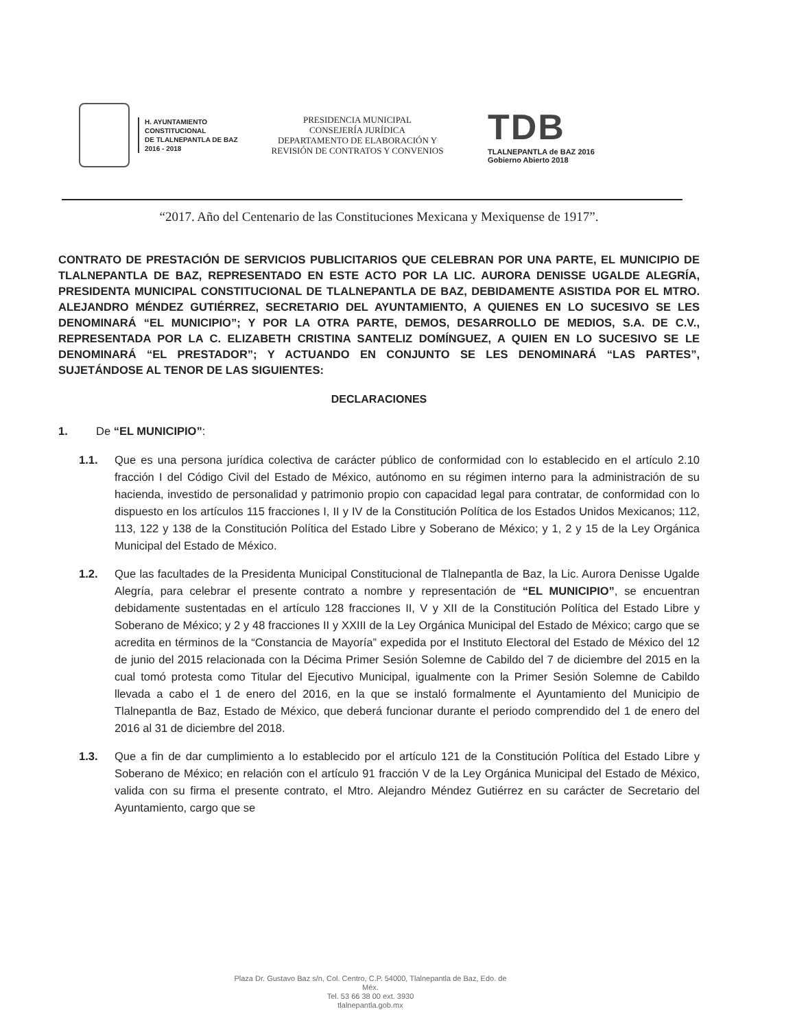H. AYUNTAMIENTO
CONSTITUCIONAL
DE TLALNEPANTLA DE BAZ
2016 - 2018
PRESIDENCIA MUNICIPAL
CONSEJERÍA JURÍDICA
DEPARTAMENTO DE ELABORACIÓN Y
REVISIÓN DE CONTRATOS Y CONVENIOS
TDB
TLALNEPANTLA de BAZ 2016
Gobierno Abierto 2018
“2017. Año del Centenario de las Constituciones Mexicana y Mexiquense de 1917”.
CONTRATO DE PRESTACIÓN DE SERVICIOS PUBLICITARIOS QUE CELEBRAN POR UNA PARTE, EL MUNICIPIO DE TLALNEPANTLA DE BAZ, REPRESENTADO EN ESTE ACTO POR LA LIC. AURORA DENISSE UGALDE ALEGRÍA, PRESIDENTA MUNICIPAL CONSTITUCIONAL DE TLALNEPANTLA DE BAZ, DEBIDAMENTE ASISTIDA POR EL MTRO. ALEJANDRO MÉNDEZ GUTIÉRREZ, SECRETARIO DEL AYUNTAMIENTO, A QUIENES EN LO SUCESIVO SE LES DENOMINARÁ “EL MUNICIPIO”; Y POR LA OTRA PARTE, DEMOS, DESARROLLO DE MEDIOS, S.A. DE C.V., REPRESENTADA POR LA C. ELIZABETH CRISTINA SANTELIZ DOMÍNGUEZ, A QUIEN EN LO SUCESIVO SE LE DENOMINARÁ “EL PRESTADOR”; Y ACTUANDO EN CONJUNTO SE LES DENOMINARÁ “LAS PARTES”, SUJETÁNDOSE AL TENOR DE LAS SIGUIENTES:
DECLARACIONES
1. De “EL MUNICIPIO”:
1.1. Que es una persona jurídica colectiva de carácter público de conformidad con lo establecido en el artículo 2.10 fracción I del Código Civil del Estado de México, autónomo en su régimen interno para la administración de su hacienda, investido de personalidad y patrimonio propio con capacidad legal para contratar, de conformidad con lo dispuesto en los artículos 115 fracciones I, II y IV de la Constitución Política de los Estados Unidos Mexicanos; 112, 113, 122 y 138 de la Constitución Política del Estado Libre y Soberano de México; y 1, 2 y 15 de la Ley Orgánica Municipal del Estado de México.
1.2. Que las facultades de la Presidenta Municipal Constitucional de Tlalnepantla de Baz, la Lic. Aurora Denisse Ugalde Alegría, para celebrar el presente contrato a nombre y representación de “EL MUNICIPIO”, se encuentran debidamente sustentadas en el artículo 128 fracciones II, V y XII de la Constitución Política del Estado Libre y Soberano de México; y 2 y 48 fracciones II y XXIII de la Ley Orgánica Municipal del Estado de México; cargo que se acredita en términos de la “Constancia de Mayoría” expedida por el Instituto Electoral del Estado de México del 12 de junio del 2015 relacionada con la Décima Primer Sesión Solemne de Cabildo del 7 de diciembre del 2015 en la cual tomó protesta como Titular del Ejecutivo Municipal, igualmente con la Primer Sesión Solemne de Cabildo llevada a cabo el 1 de enero del 2016, en la que se instaló formalmente el Ayuntamiento del Municipio de Tlalnepantla de Baz, Estado de México, que deberá funcionar durante el periodo comprendido del 1 de enero del 2016 al 31 de diciembre del 2018.
1.3. Que a fin de dar cumplimiento a lo establecido por el artículo 121 de la Constitución Política del Estado Libre y Soberano de México; en relación con el artículo 91 fracción V de la Ley Orgánica Municipal del Estado de México, valida con su firma el presente contrato, el Mtro. Alejandro Méndez Gutiérrez en su carácter de Secretario del Ayuntamiento, cargo que se
Plaza Dr. Gustavo Baz s/n, Col. Centro, C.P. 54000, Tlalnepantla de Baz, Edo. de Méx.
Tel. 53 66 38 00 ext. 3930
tlalnepantla.gob.mx